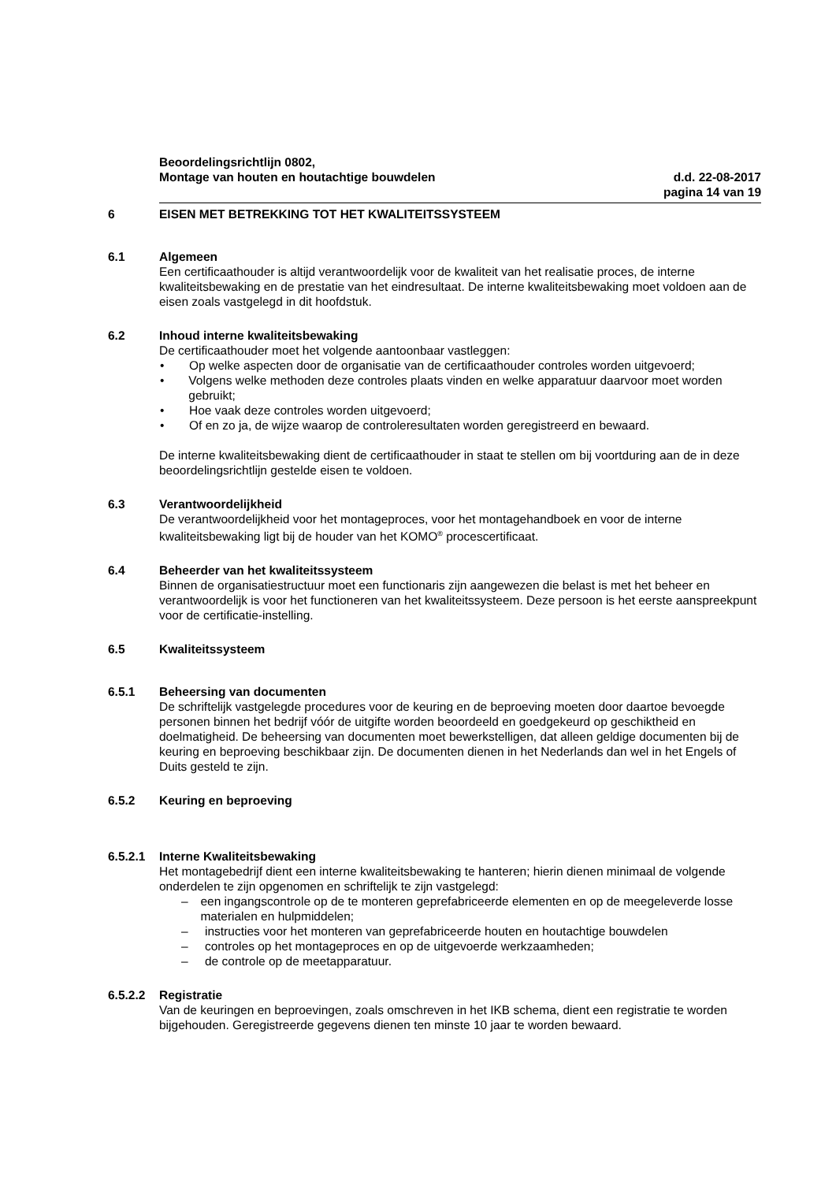Beoordelingsrichtlijn 0802,
Montage van houten en houtachtige bouwdelen d.d. 22-08-2017
pagina 14 van 19
6 EISEN MET BETREKKING TOT HET KWALITEITSSYSTEEM
6.1 Algemeen
Een certificaathouder is altijd verantwoordelijk voor de kwaliteit van het realisatie proces, de interne kwaliteitsbewaking en de prestatie van het eindresultaat. De interne kwaliteitsbewaking moet voldoen aan de eisen zoals vastgelegd in dit hoofdstuk.
6.2 Inhoud interne kwaliteitsbewaking
De certificaathouder moet het volgende aantoonbaar vastleggen:
• Op welke aspecten door de organisatie van de certificaathouder controles worden uitgevoerd;
• Volgens welke methoden deze controles plaats vinden en welke apparatuur daarvoor moet worden gebruikt;
• Hoe vaak deze controles worden uitgevoerd;
• Of en zo ja, de wijze waarop de controleresultaten worden geregistreerd en bewaard.
De interne kwaliteitsbewaking dient de certificaathouder in staat te stellen om bij voortduring aan de in deze beoordelingsrichtlijn gestelde eisen te voldoen.
6.3 Verantwoordelijkheid
De verantwoordelijkheid voor het montageproces, voor het montagehandboek en voor de interne kwaliteitsbewaking ligt bij de houder van het KOMO<sup>®</sup> procescertificaat.
6.4 Beheerder van het kwaliteitssysteem
Binnen de organisatiestructuur moet een functionaris zijn aangewezen die belast is met het beheer en verantwoordelijk is voor het functioneren van het kwaliteitssysteem. Deze persoon is het eerste aanspreekpunt voor de certificatie-instelling.
6.5 Kwaliteitssysteem
6.5.1 Beheersing van documenten
De schriftelijk vastgelegde procedures voor de keuring en de beproeving moeten door daartoe bevoegde personen binnen het bedrijf vóór de uitgifte worden beoordeeld en goedgekeurd op geschiktheid en doelmatigheid. De beheersing van documenten moet bewerkstelligen, dat alleen geldige documenten bij de keuring en beproeving beschikbaar zijn. De documenten dienen in het Nederlands dan wel in het Engels of Duits gesteld te zijn.
6.5.2 Keuring en beproeving
6.5.2.1 Interne Kwaliteitsbewaking
Het montagebedrijf dient een interne kwaliteitsbewaking te hanteren; hierin dienen minimaal de volgende onderdelen te zijn opgenomen en schriftelijk te zijn vastgelegd:
– een ingangscontrole op de te monteren geprefabriceerde elementen en op de meegeleverde losse materialen en hulpmiddelen;
– instructies voor het monteren van geprefabriceerde houten en houtachtige bouwdelen
– controles op het montageproces en op de uitgevoerde werkzaamheden;
– de controle op de meetapparatuur.
6.5.2.2 Registratie
Van de keuringen en beproevingen, zoals omschreven in het IKB schema, dient een registratie te worden bijgehouden. Geregistreerde gegevens dienen ten minste 10 jaar te worden bewaard.